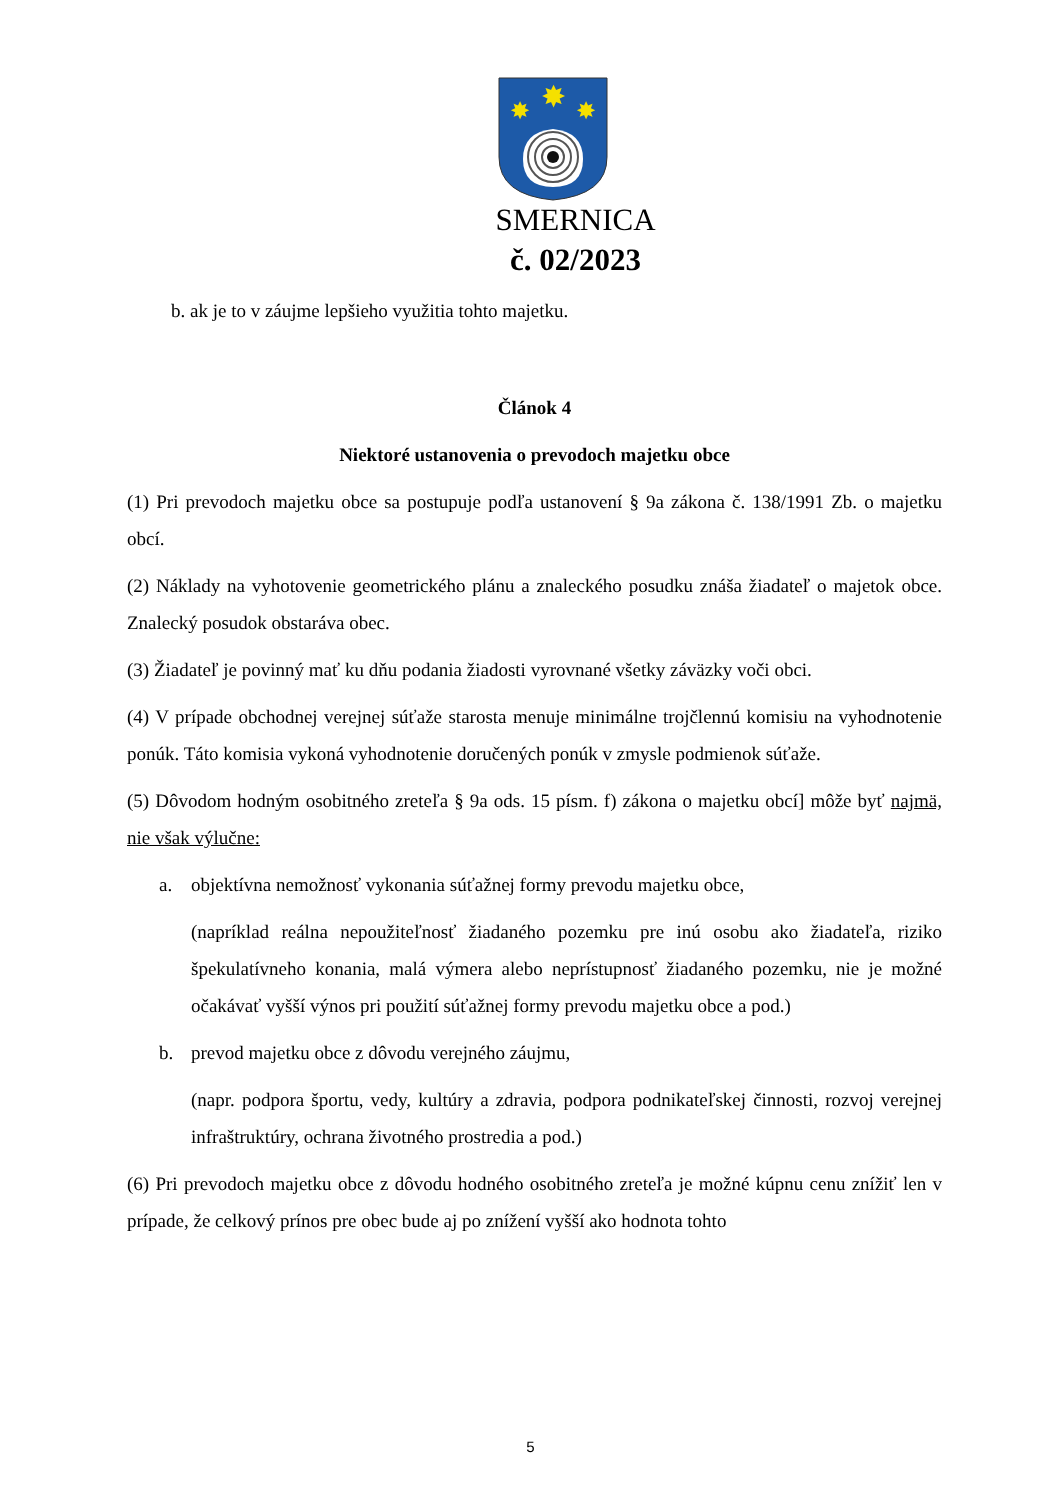✸
✸
✸
SMERNICA
č. 02/2023
b. ak je to v záujme lepšieho využitia tohto majetku.
Článok 4
Niektoré ustanovenia o prevodoch majetku obce
(1) Pri prevodoch majetku obce sa postupuje podľa ustanovení § 9a zákona č. 138/1991 Zb. o majetku obcí.
(2) Náklady na vyhotovenie geometrického plánu a znaleckého posudku znáša žiadateľ o majetok obce. Znalecký posudok obstaráva obec.
(3) Žiadateľ je povinný mať ku dňu podania žiadosti vyrovnané všetky záväzky voči obci.
(4) V prípade obchodnej verejnej súťaže starosta menuje minimálne trojčlennú komisiu na vyhodnotenie ponúk. Táto komisia vykoná vyhodnotenie doručených ponúk v zmysle podmienok súťaže.
(5) Dôvodom hodným osobitného zreteľa § 9a ods. 15 písm. f) zákona o majetku obcí] môže byť najmä, nie však výlučne:
a. objektívna nemožnosť vykonania súťažnej formy prevodu majetku obce,
(napríklad reálna nepoužiteľnosť žiadaného pozemku pre inú osobu ako žiadateľa, riziko špekulatívneho konania, malá výmera alebo neprístupnosť žiadaného pozemku, nie je možné očakávať vyšší výnos pri použití súťažnej formy prevodu majetku obce a pod.)
b. prevod majetku obce z dôvodu verejného záujmu,
(napr. podpora športu, vedy, kultúry a zdravia, podpora podnikateľskej činnosti, rozvoj verejnej infraštruktúry, ochrana životného prostredia a pod.)
(6) Pri prevodoch majetku obce z dôvodu hodného osobitného zreteľa je možné kúpnu cenu znížiť len v prípade, že celkový prínos pre obec bude aj po znížení vyšší ako hodnota tohto
5